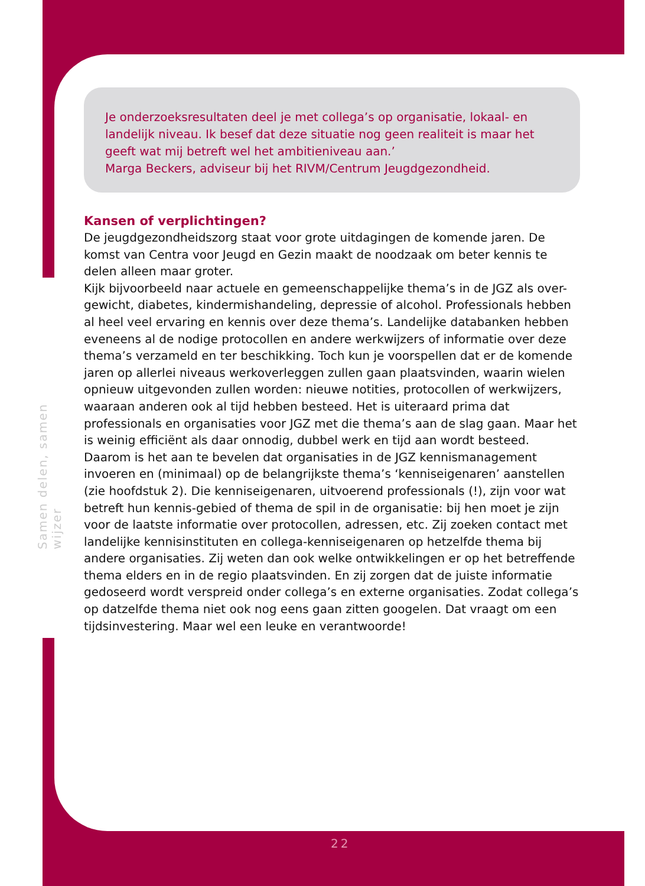Samen delen, samen wijzer
Je onderzoeksresultaten deel je met collega’s op organisatie, lokaal- en landelijk niveau. Ik besef dat deze situatie nog geen realiteit is maar het geeft wat mij betreft wel het ambitieniveau aan.’
Marga Beckers, adviseur bij het RIVM/Centrum Jeugdgezondheid.
Kansen of verplichtingen?
De jeugdgezondheidszorg staat voor grote uitdagingen de komende jaren. De komst van Centra voor Jeugd en Gezin maakt de noodzaak om beter kennis te delen alleen maar groter.
Kijk bijvoorbeeld naar actuele en gemeenschappelijke thema’s in de JGZ als over-gewicht, diabetes, kindermishandeling, depressie of alcohol. Professionals hebben al heel veel ervaring en kennis over deze thema’s. Landelijke databanken hebben eveneens al de nodige protocollen en andere werkwijzers of informatie over deze thema’s verzameld en ter beschikking. Toch kun je voorspellen dat er de komende jaren op allerlei niveaus werkoverleggen zullen gaan plaatsvinden, waarin wielen opnieuw uitgevonden zullen worden: nieuwe notities, protocollen of werkwijzers, waaraan anderen ook al tijd hebben besteed. Het is uiteraard prima dat professionals en organisaties voor JGZ met die thema’s aan de slag gaan. Maar het is weinig efficiënt als daar onnodig, dubbel werk en tijd aan wordt besteed.
Daarom is het aan te bevelen dat organisaties in de JGZ kennismanagement invoeren en (minimaal) op de belangrijkste thema’s ‘kenniseigenaren’ aanstellen (zie hoofdstuk 2). Die kenniseigenaren, uitvoerend professionals (!), zijn voor wat betreft hun kennis-gebied of thema de spil in de organisatie: bij hen moet je zijn voor de laatste informatie over protocollen, adressen, etc. Zij zoeken contact met landelijke kennisinstituten en collega-kenniseigenaren op hetzelfde thema bij andere organisaties. Zij weten dan ook welke ontwikkelingen er op het betreffende thema elders en in de regio plaatsvinden. En zij zorgen dat de juiste informatie gedoseerd wordt verspreid onder collega’s en externe organisaties. Zodat collega’s op datzelfde thema niet ook nog eens gaan zitten googelen. Dat vraagt om een tijdsinvestering. Maar wel een leuke en verantwoorde!
22